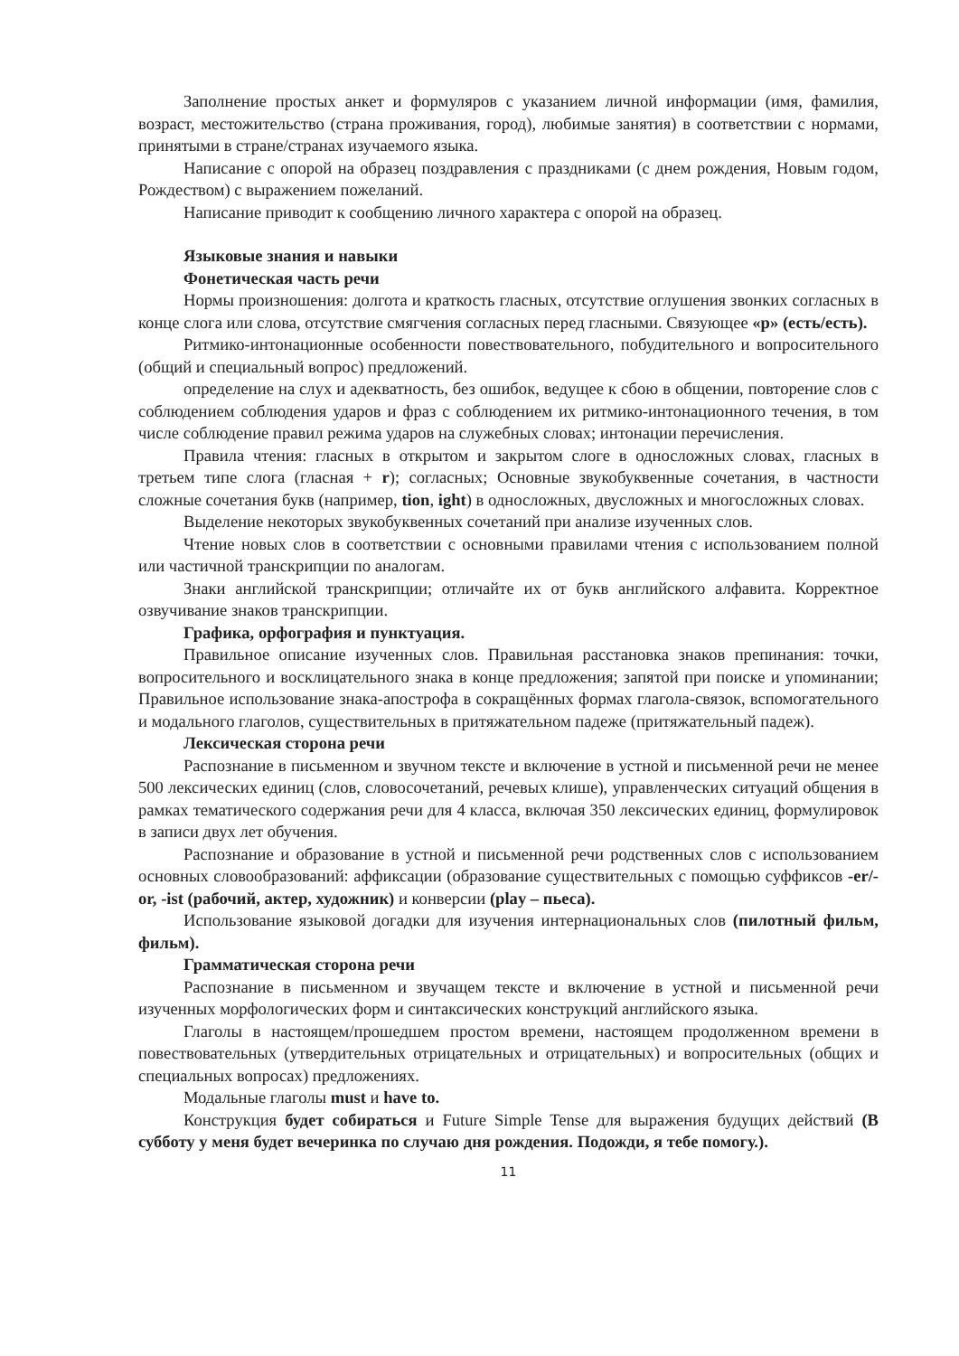Заполнение простых анкет и формуляров с указанием личной информации (имя, фамилия, возраст, местожительство (страна проживания, город), любимые занятия) в соответствии с нормами, принятыми в стране/странах изучаемого языка.
Написание с опорой на образец поздравления с праздниками (с днем рождения, Новым годом, Рождеством) с выражением пожеланий.
Написание приводит к сообщению личного характера с опорой на образец.
Языковые знания и навыки
Фонетическая часть речи
Нормы произношения: долгота и краткость гласных, отсутствие оглушения звонких согласных в конце слога или слова, отсутствие смягчения согласных перед гласными. Связующее «р» (есть/есть).
Ритмико-интонационные особенности повествовательного, побудительного и вопросительного (общий и специальный вопрос) предложений.
определение на слух и адекватность, без ошибок, ведущее к сбою в общении, повторение слов с соблюдением соблюдения ударов и фраз с соблюдением их ритмико-интонационного течения, в том числе соблюдение правил режима ударов на служебных словах; интонации перечисления.
Правила чтения: гласных в открытом и закрытом слоге в односложных словах, гласных в третьем типе слога (гласная + r); согласных; Основные звукобуквенные сочетания, в частности сложные сочетания букв (например, tion, ight) в односложных, двусложных и многосложных словах.
Выделение некоторых звукобуквенных сочетаний при анализе изученных слов.
Чтение новых слов в соответствии с основными правилами чтения с использованием полной или частичной транскрипции по аналогам.
Знаки английской транскрипции; отличайте их от букв английского алфавита. Корректное озвучивание знаков транскрипции.
Графика, орфография и пунктуация.
Правильное описание изученных слов. Правильная расстановка знаков препинания: точки, вопросительного и восклицательного знака в конце предложения; запятой при поиске и упоминании; Правильное использование знака-апострофа в сокращённых формах глагола-связок, вспомогательного и модального глаголов, существительных в притяжательном падеже (притяжательный падеж).
Лексическая сторона речи
Распознание в письменном и звучном тексте и включение в устной и письменной речи не менее 500 лексических единиц (слов, словосочетаний, речевых клише), управленческих ситуаций общения в рамках тематического содержания речи для 4 класса, включая 350 лексических единиц, формулировок в записи двух лет обучения.
Распознание и образование в устной и письменной речи родственных слов с использованием основных словообразований: аффиксации (образование существительных с помощью суффиксов -er/-or, -ist (рабочий, актер, художник) и конверсии (play – пьеса).
Использование языковой догадки для изучения интернациональных слов (пилотный фильм, фильм).
Грамматическая сторона речи
Распознание в письменном и звучащем тексте и включение в устной и письменной речи изученных морфологических форм и синтаксических конструкций английского языка.
Глаголы в настоящем/прошедшем простом времени, настоящем продолженном времени в повествовательных (утвердительных отрицательных и отрицательных) и вопросительных (общих и специальных вопросах) предложениях.
Модальные глаголы must и have to.
Конструкция будет собираться и Future Simple Tense для выражения будущих действий (В субботу у меня будет вечеринка по случаю дня рождения. Подожди, я тебе помогу.).
11